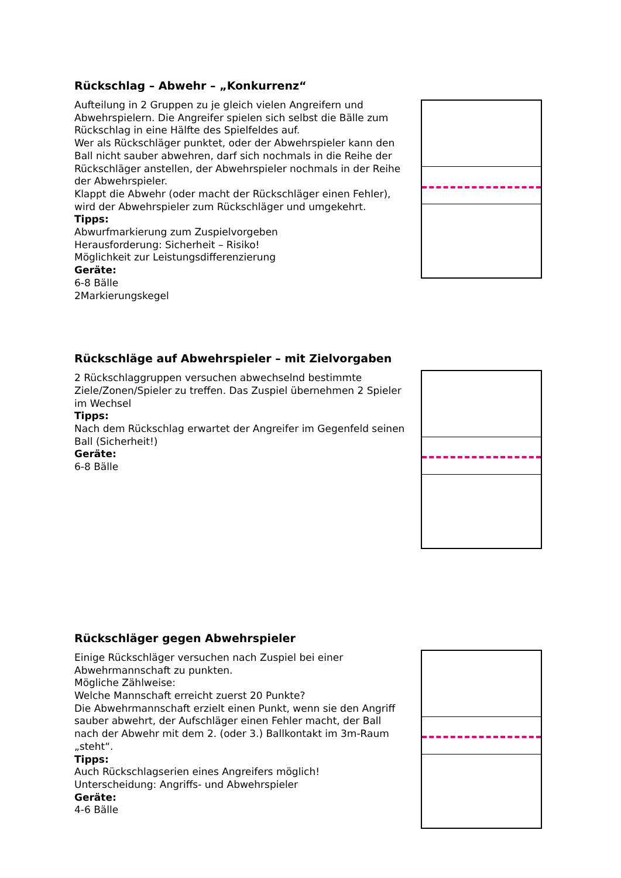Rückschlag – Abwehr – „Konkurrenz“
Aufteilung in 2 Gruppen zu je gleich vielen Angreifern und Abwehrspielern. Die Angreifer spielen sich selbst die Bälle zum Rückschlag in eine Hälfte des Spielfeldes auf.
Wer als Rückschläger punktet, oder der Abwehrspieler kann den Ball nicht sauber abwehren, darf sich nochmals in die Reihe der Rückschläger anstellen, der Abwehrspieler nochmals in der Reihe der Abwehrspieler.
Klappt die Abwehr (oder macht der Rückschläger einen Fehler), wird der Abwehrspieler zum Rückschläger und umgekehrt.
Tipps:
Abwurfmarkierung zum Zuspielvorgeben
Herausforderung: Sicherheit – Risiko!
Möglichkeit zur Leistungsdifferenzierung
Geräte:
6-8 Bälle
2Markierungskegel
Rückschläge auf Abwehrspieler – mit Zielvorgaben
2 Rückschlaggruppen versuchen abwechselnd bestimmte Ziele/Zonen/Spieler zu treffen. Das Zuspiel übernehmen 2 Spieler im Wechsel
Tipps:
Nach dem Rückschlag erwartet der Angreifer im Gegenfeld seinen Ball (Sicherheit!)
Geräte:
6-8 Bälle
Rückschläger gegen Abwehrspieler
Einige Rückschläger versuchen nach Zuspiel bei einer Abwehrmannschaft zu punkten.
Mögliche Zählweise:
Welche Mannschaft erreicht zuerst 20 Punkte?
Die Abwehrmannschaft erzielt einen Punkt, wenn sie den Angriff sauber abwehrt, der Aufschläger einen Fehler macht, der Ball nach der Abwehr mit dem 2. (oder 3.) Ballkontakt im 3m-Raum „steht“.
Tipps:
Auch Rückschlagserien eines Angreifers möglich!
Unterscheidung: Angriffs- und Abwehrspieler
Geräte:
4-6 Bälle